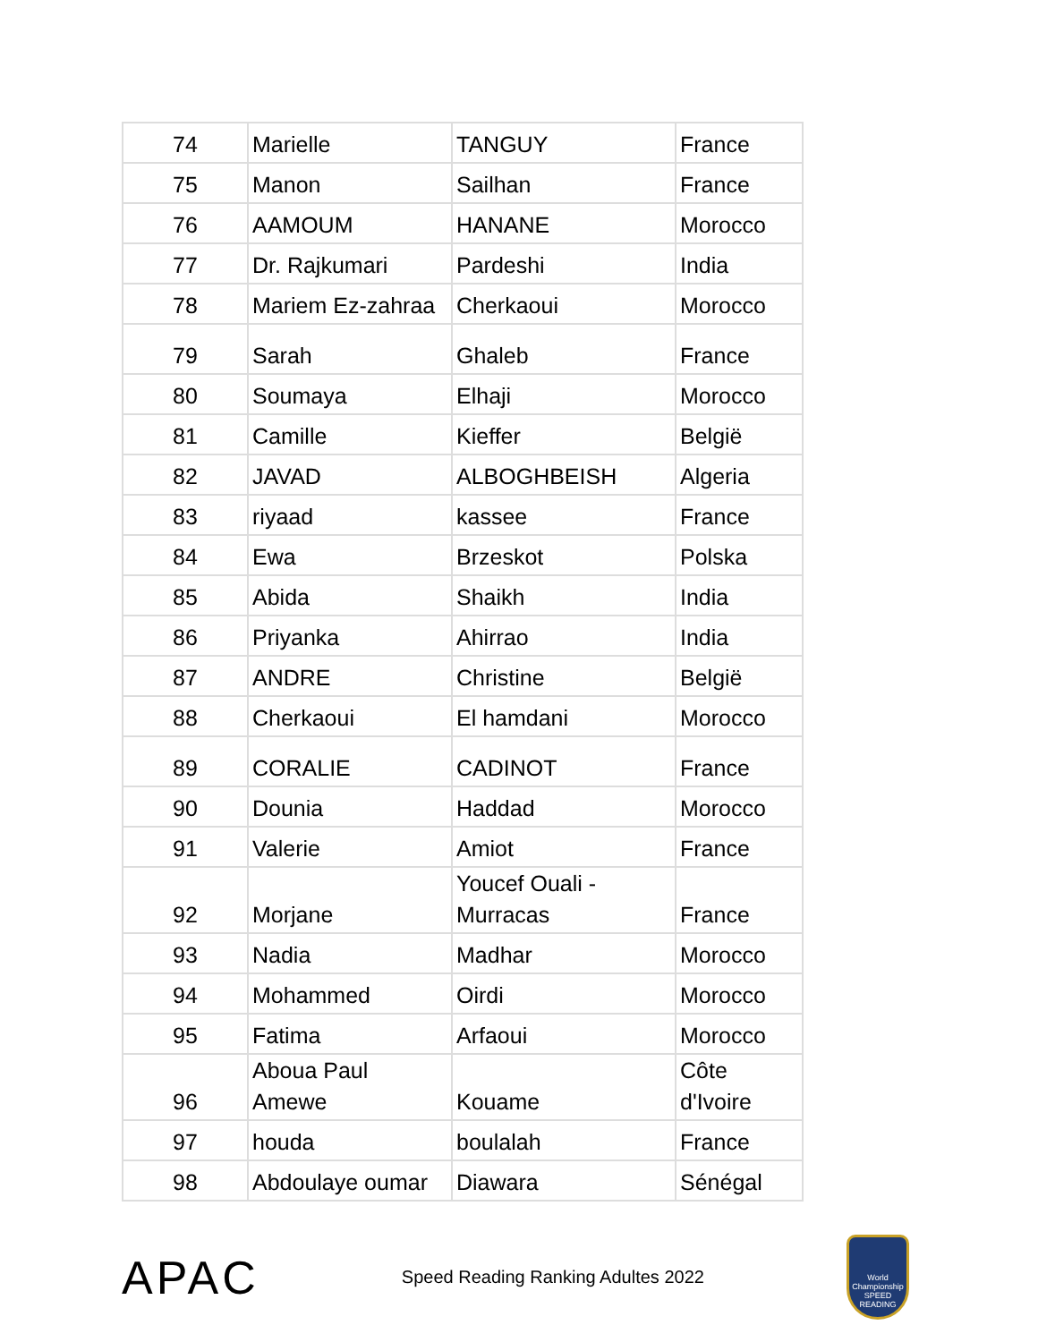| 74 | Marielle | TANGUY | France |
| 75 | Manon | Sailhan | France |
| 76 | AAMOUM | HANANE | Morocco |
| 77 | Dr. Rajkumari | Pardeshi | India |
| 78 | Mariem Ez-zahraa | Cherkaoui | Morocco |
| 79 | Sarah | Ghaleb | France |
| 80 | Soumaya | Elhaji | Morocco |
| 81 | Camille | Kieffer | België |
| 82 | JAVAD | ALBOGHBEISH | Algeria |
| 83 | riyaad | kassee | France |
| 84 | Ewa | Brzeskot | Polska |
| 85 | Abida | Shaikh | India |
| 86 | Priyanka | Ahirrao | India |
| 87 | ANDRE | Christine | België |
| 88 | Cherkaoui | El hamdani | Morocco |
| 89 | CORALIE | CADINOT | France |
| 90 | Dounia | Haddad | Morocco |
| 91 | Valerie | Amiot | France |
| 92 | Morjane | Youcef Ouali - Murracas | France |
| 93 | Nadia | Madhar | Morocco |
| 94 | Mohammed | Oirdi | Morocco |
| 95 | Fatima | Arfaoui | Morocco |
| 96 | Aboua Paul Amewe | Kouame | Côte d'Ivoire |
| 97 | houda | boulalah | France |
| 98 | Abdoulaye oumar | Diawara | Sénégal |
APAC
Speed Reading Ranking Adultes 2022
World Championship SPEED READING